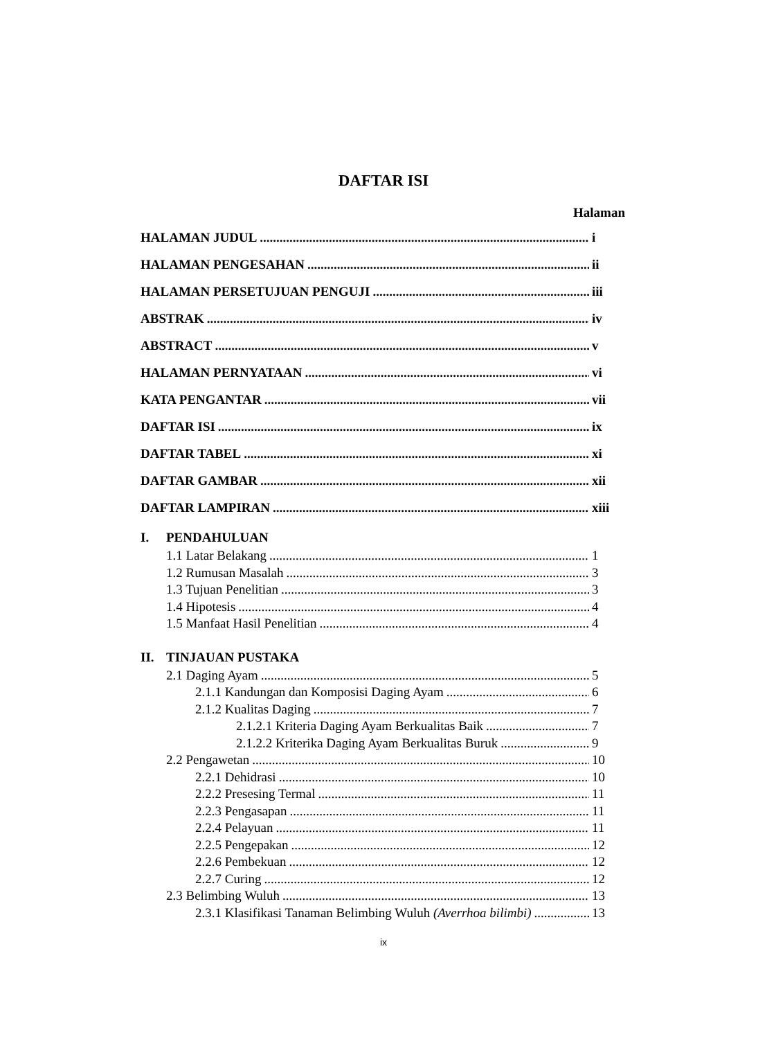DAFTAR ISI
Halaman
HALAMAN JUDUL i
HALAMAN PENGESAHAN ii
HALAMAN PERSETUJUAN PENGUJI iii
ABSTRAK iv
ABSTRACT v
HALAMAN PERNYATAAN vi
KATA PENGANTAR vii
DAFTAR ISI ix
DAFTAR TABEL xi
DAFTAR GAMBAR xii
DAFTAR LAMPIRAN xiii
I. PENDAHULUAN
1.1 Latar Belakang 1
1.2 Rumusan Masalah 3
1.3 Tujuan Penelitian 3
1.4 Hipotesis 4
1.5 Manfaat Hasil Penelitian 4
II. TINJAUAN PUSTAKA
2.1 Daging Ayam 5
2.1.1 Kandungan dan Komposisi Daging Ayam 6
2.1.2 Kualitas Daging 7
2.1.2.1 Kriteria Daging Ayam Berkualitas Baik 7
2.1.2.2 Kriterika Daging Ayam Berkualitas Buruk 9
2.2 Pengawetan 10
2.2.1 Dehidrasi 10
2.2.2 Presesing Termal 11
2.2.3 Pengasapan 11
2.2.4 Pelayuan 11
2.2.5 Pengepakan 12
2.2.6 Pembekuan 12
2.2.7 Curing 12
2.3 Belimbing Wuluh 13
2.3.1 Klasifikasi Tanaman Belimbing Wuluh (Averrhoa bilimbi) 13
ix